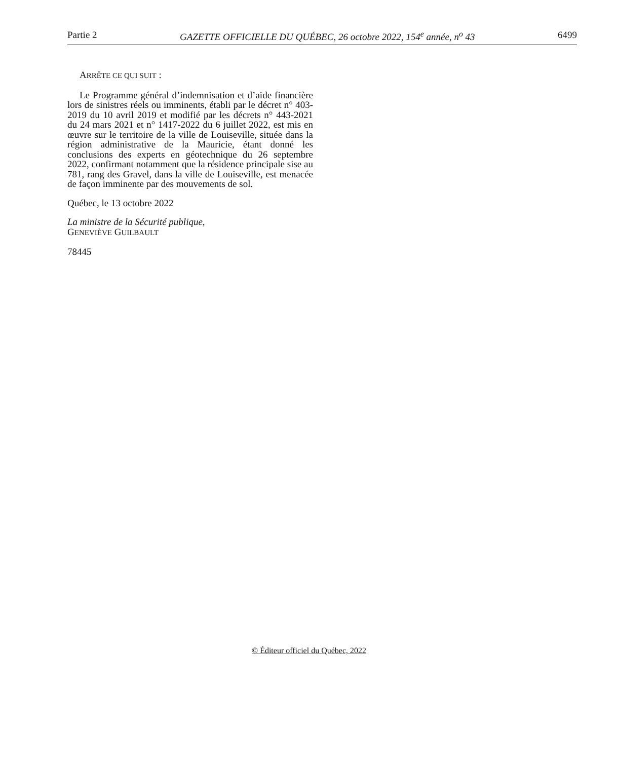Partie 2 GAZETTE OFFICIELLE DU QUÉBEC, 26 octobre 2022, 154<sup>e</sup> année, n<sup>o</sup> 43 6499
ARRÊTE CE QUI SUIT :
Le Programme général d’indemnisation et d’aide financière lors de sinistres réels ou imminents, établi par le décret n° 403-2019 du 10 avril 2019 et modifié par les décrets n° 443-2021 du 24 mars 2021 et n° 1417-2022 du 6 juillet 2022, est mis en œuvre sur le territoire de la ville de Louiseville, située dans la région administrative de la Mauricie, étant donné les conclusions des experts en géotechnique du 26 septembre 2022, confirmant notamment que la résidence principale sise au 781, rang des Gravel, dans la ville de Louiseville, est menacée de façon imminente par des mouvements de sol.
Québec, le 13 octobre 2022
La ministre de la Sécurité publique,
GENEVIÈVE GUILBAULT
78445
© Éditeur officiel du Québec, 2022